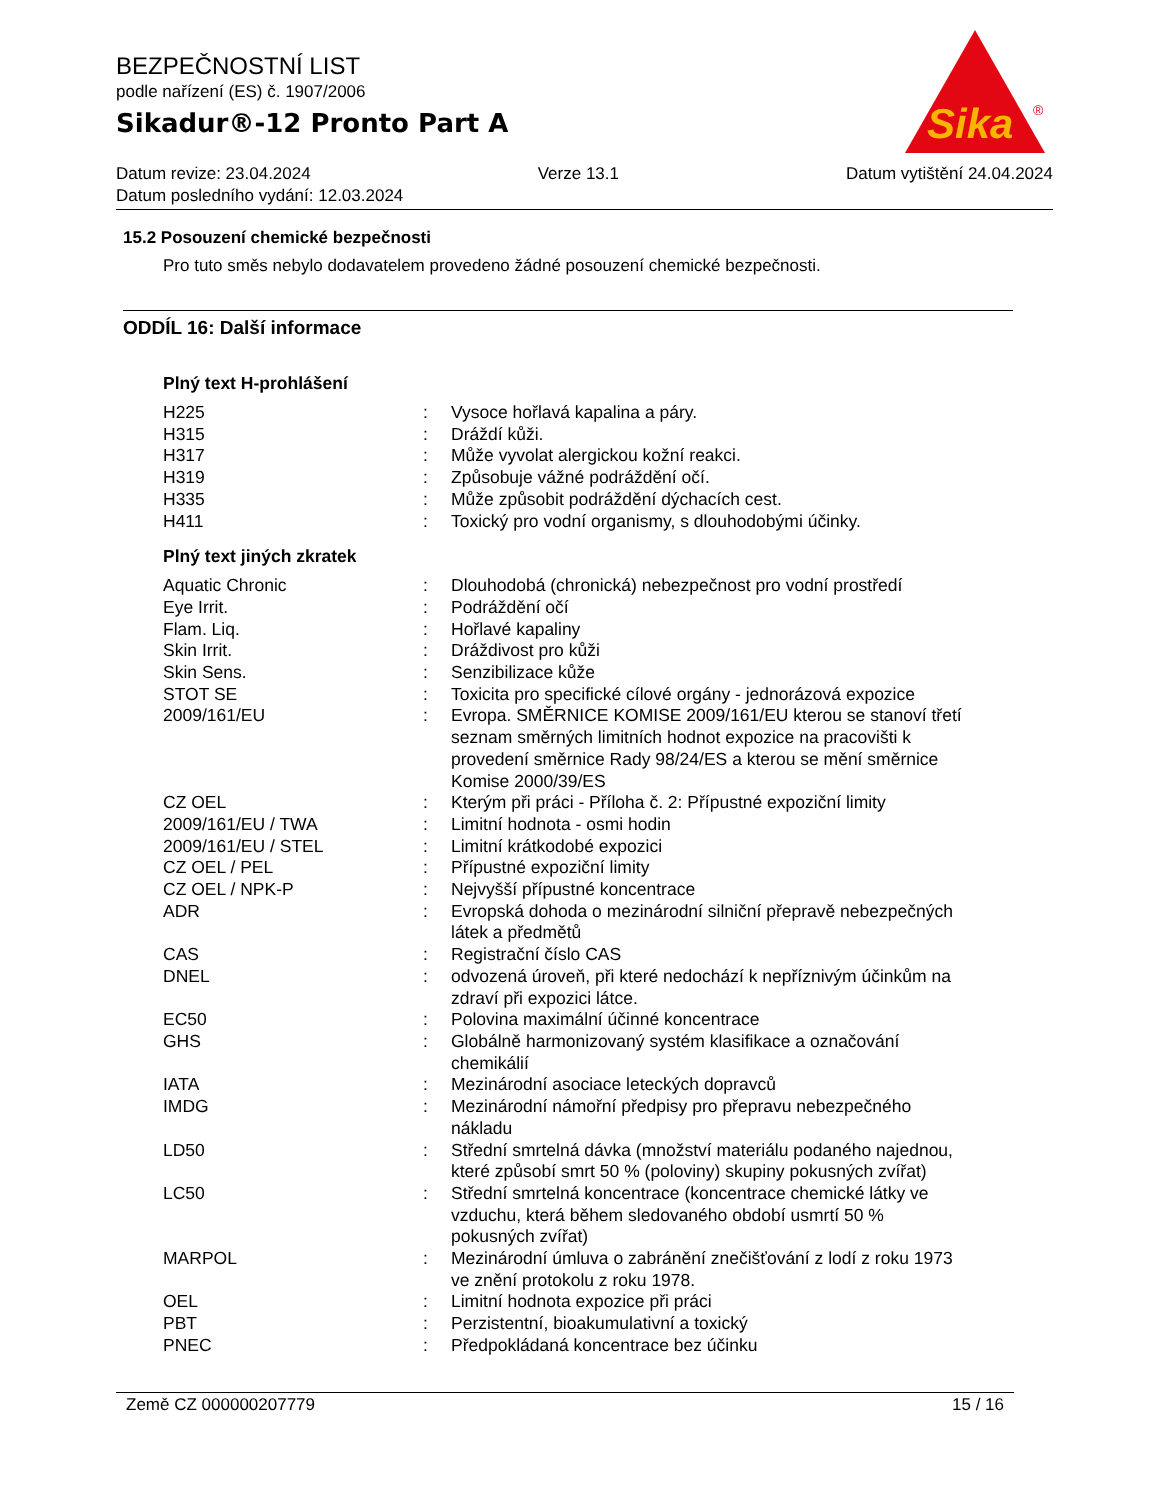BEZPEČNOSTNÍ LIST
podle nařízení (ES) č. 1907/2006
Sikadur®-12 Pronto Part A
Sika
®
Datum revize: 23.04.2024 Verze 13.1 Datum vytištění 24.04.2024
Datum posledního vydání: 12.03.2024
15.2 Posouzení chemické bezpečnosti
Pro tuto směs nebylo dodavatelem provedeno žádné posouzení chemické bezpečnosti.
ODDÍL 16: Další informace
Plný text H-prohlášení
| H225 | : | Vysoce hořlavá kapalina a páry. |
| H315 | : | Dráždí kůži. |
| H317 | : | Může vyvolat alergickou kožní reakci. |
| H319 | : | Způsobuje vážné podráždění očí. |
| H335 | : | Může způsobit podráždění dýchacích cest. |
| H411 | : | Toxický pro vodní organismy, s dlouhodobými účinky. |
Plný text jiných zkratek
| Aquatic Chronic | : | Dlouhodobá (chronická) nebezpečnost pro vodní prostředí |
| Eye Irrit. | : | Podráždění očí |
| Flam. Liq. | : | Hořlavé kapaliny |
| Skin Irrit. | : | Dráždivost pro kůži |
| Skin Sens. | : | Senzibilizace kůže |
| STOT SE | : | Toxicita pro specifické cílové orgány - jednorázová expozice |
| 2009/161/EU | : | Evropa. SMĚRNICE KOMISE 2009/161/EU kterou se stanoví třetí seznam směrných limitních hodnot expozice na pracovišti k provedení směrnice Rady 98/24/ES a kterou se mění směrnice Komise 2000/39/ES |
| CZ OEL | : | Kterým při práci - Příloha č. 2: Přípustné expoziční limity |
| 2009/161/EU / TWA | : | Limitní hodnota - osmi hodin |
| 2009/161/EU / STEL | : | Limitní krátkodobé expozici |
| CZ OEL / PEL | : | Přípustné expoziční limity |
| CZ OEL / NPK-P | : | Nejvyšší přípustné koncentrace |
| ADR | : | Evropská dohoda o mezinárodní silniční přepravě nebezpečných látek a předmětů |
| CAS | : | Registrační číslo CAS |
| DNEL | : | odvozená úroveň, při které nedochází k nepříznivým účinkům na zdraví při expozici látce. |
| EC50 | : | Polovina maximální účinné koncentrace |
| GHS | : | Globálně harmonizovaný systém klasifikace a označování chemikálií |
| IATA | : | Mezinárodní asociace leteckých dopravců |
| IMDG | : | Mezinárodní námořní předpisy pro přepravu nebezpečného nákladu |
| LD50 | : | Střední smrtelná dávka (množství materiálu podaného najednou, které způsobí smrt 50 % (poloviny) skupiny pokusných zvířat) |
| LC50 | : | Střední smrtelná koncentrace (koncentrace chemické látky ve vzduchu, která během sledovaného období usmrtí 50 % pokusných zvířat) |
| MARPOL | : | Mezinárodní úmluva o zabránění znečišťování z lodí z roku 1973 ve znění protokolu z roku 1978. |
| OEL | : | Limitní hodnota expozice při práci |
| PBT | : | Perzistentní, bioakumulativní a toxický |
| PNEC | : | Předpokládaná koncentrace bez účinku |
Země CZ 000000207779 15 / 16